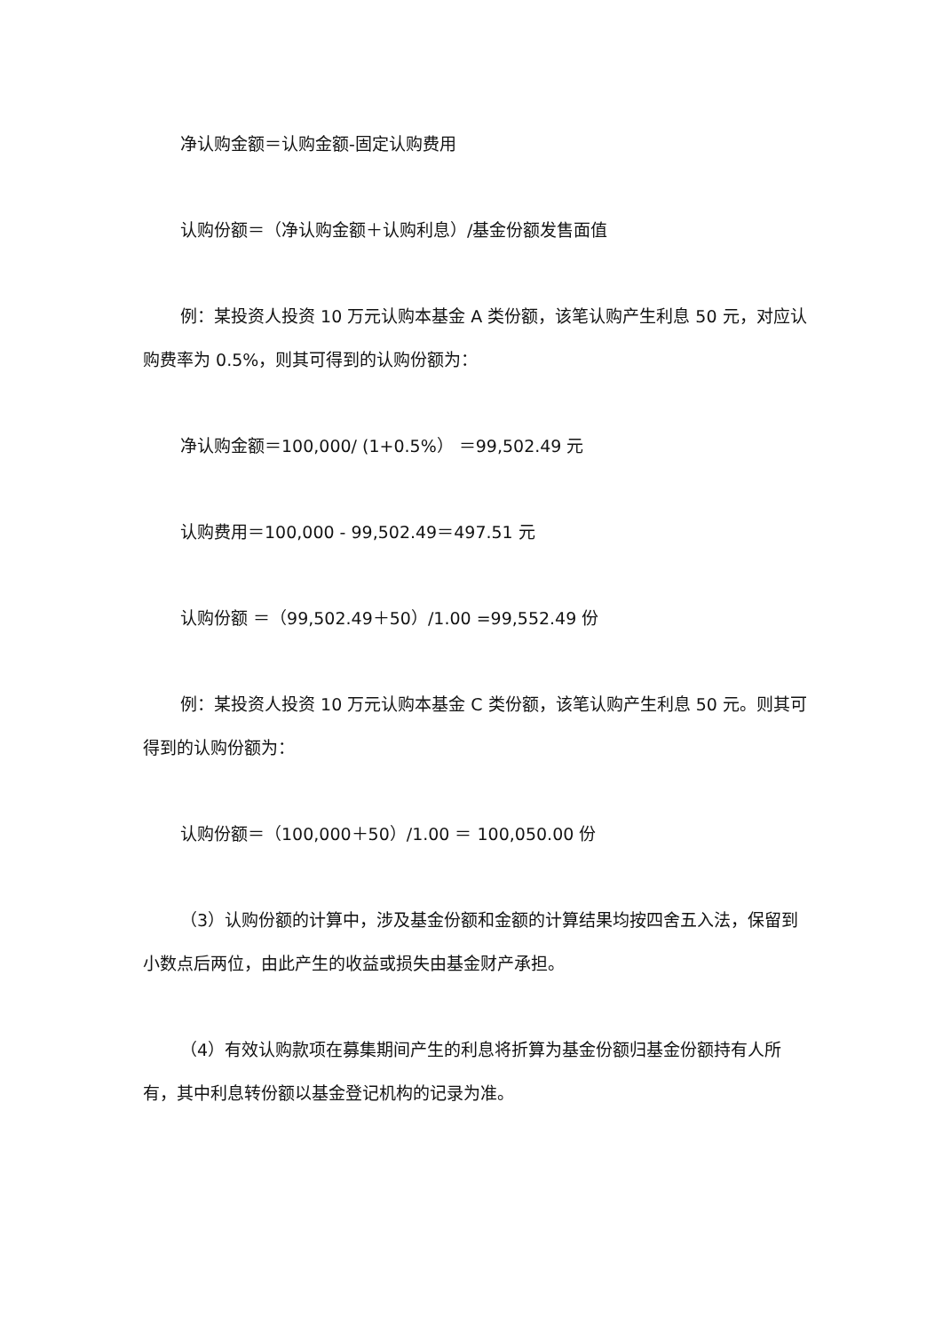净认购金额＝认购金额-固定认购费用
认购份额＝（净认购金额＋认购利息）/基金份额发售面值
例：某投资人投资 10 万元认购本基金 A 类份额，该笔认购产生利息 50 元，对应认购费率为 0.5%，则其可得到的认购份额为：
净认购金额＝100,000/ (1+0.5%） ＝99,502.49 元
认购费用＝100,000 - 99,502.49＝497.51 元
认购份额 ＝（99,502.49＋50）/1.00 =99,552.49 份
例：某投资人投资 10 万元认购本基金 C 类份额，该笔认购产生利息 50 元。则其可得到的认购份额为：
认购份额＝（100,000＋50）/1.00 ＝ 100,050.00 份
（3）认购份额的计算中，涉及基金份额和金额的计算结果均按四舍五入法，保留到小数点后两位，由此产生的收益或损失由基金财产承担。
（4）有效认购款项在募集期间产生的利息将折算为基金份额归基金份额持有人所有，其中利息转份额以基金登记机构的记录为准。